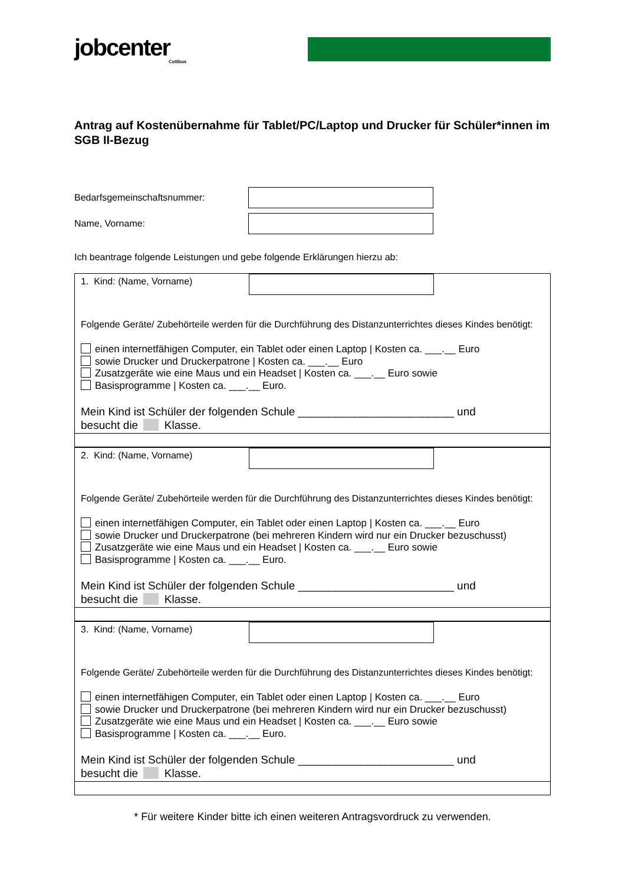jobcenter
Cottbus
Antrag auf Kostenübernahme für Tablet/PC/Laptop und Drucker für Schüler*innen im SGB II-Bezug
Bedarfsgemeinschaftsnummer:
Name, Vorname:
Ich beantrage folgende Leistungen und gebe folgende Erklärungen hierzu ab:
1. Kind: (Name, Vorname)
Folgende Geräte/ Zubehörteile werden für die Durchführung des Distanzunterrichtes dieses Kindes benötigt:
einen internetfähigen Computer, ein Tablet oder einen Laptop | Kosten ca. ___.__ Euro
sowie Drucker und Druckerpatrone | Kosten ca. ___.__ Euro
Zusatzgeräte wie eine Maus und ein Headset | Kosten ca. ___.__ Euro sowie
Basisprogramme | Kosten ca. ___.__ Euro.
Mein Kind ist Schüler der folgenden Schule _________________________ und
besucht die Klasse.
2. Kind: (Name, Vorname)
Folgende Geräte/ Zubehörteile werden für die Durchführung des Distanzunterrichtes dieses Kindes benötigt:
einen internetfähigen Computer, ein Tablet oder einen Laptop | Kosten ca. ___.__ Euro
sowie Drucker und Druckerpatrone (bei mehreren Kindern wird nur ein Drucker bezuschusst)
Zusatzgeräte wie eine Maus und ein Headset | Kosten ca. ___.__ Euro sowie
Basisprogramme | Kosten ca. ___.__ Euro.
Mein Kind ist Schüler der folgenden Schule _________________________ und
besucht die Klasse.
3. Kind: (Name, Vorname)
Folgende Geräte/ Zubehörteile werden für die Durchführung des Distanzunterrichtes dieses Kindes benötigt:
einen internetfähigen Computer, ein Tablet oder einen Laptop | Kosten ca. ___.__ Euro
sowie Drucker und Druckerpatrone (bei mehreren Kindern wird nur ein Drucker bezuschusst)
Zusatzgeräte wie eine Maus und ein Headset | Kosten ca. ___.__ Euro sowie
Basisprogramme | Kosten ca. ___.__ Euro.
Mein Kind ist Schüler der folgenden Schule _________________________ und
besucht die Klasse.
* Für weitere Kinder bitte ich einen weiteren Antragsvordruck zu verwenden.